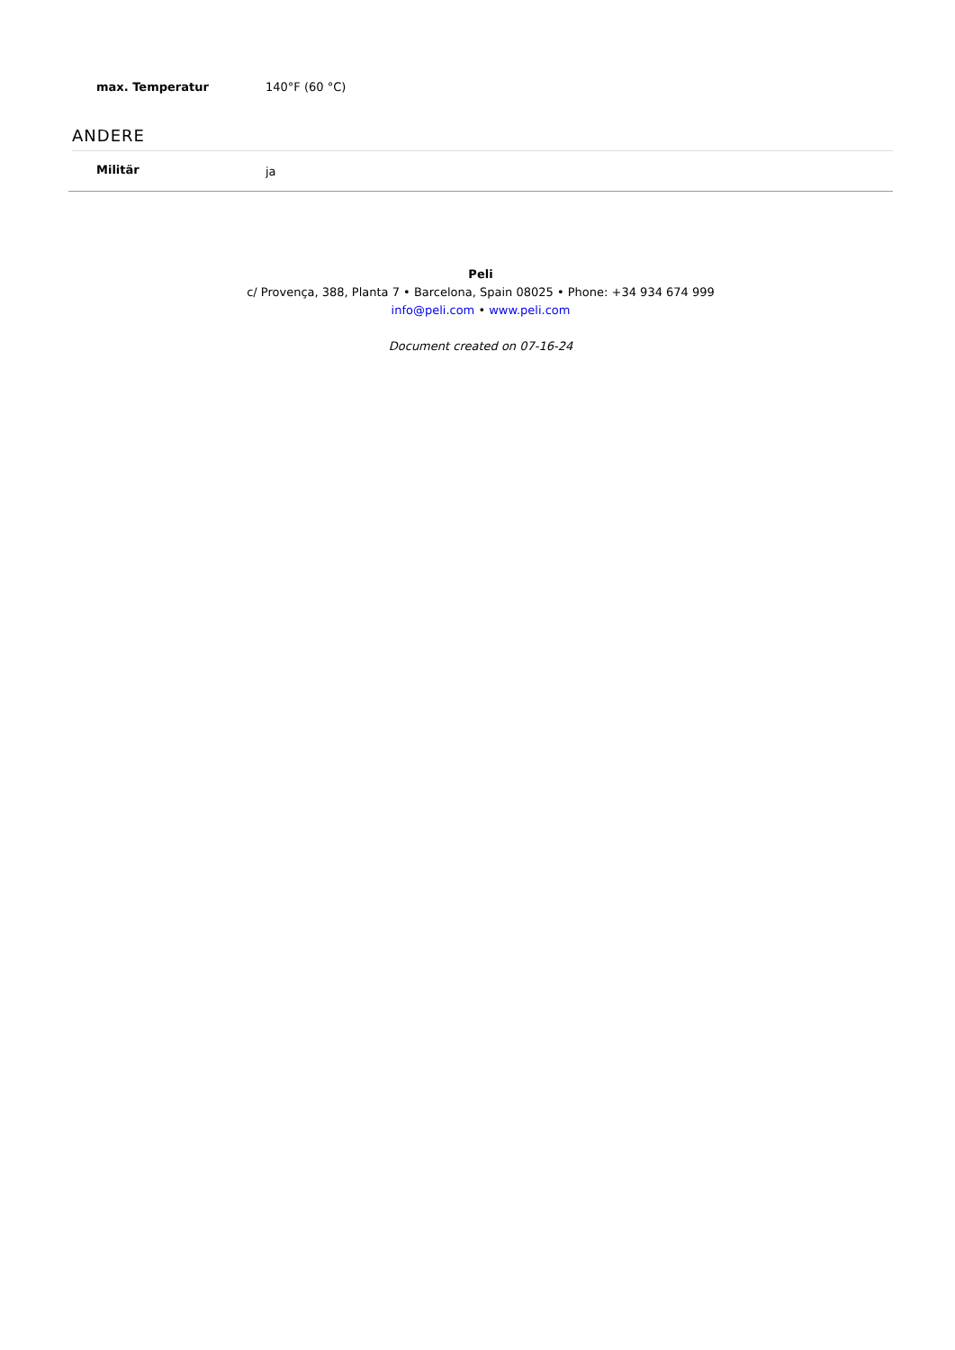| max. Temperatur | 140°F (60 °C) |
ANDERE
| Militär | ja |
Peli
c/ Provença, 388, Planta 7 • Barcelona, Spain 08025 • Phone: +34 934 674 999
info@peli.com • www.peli.com
Document created on 07-16-24